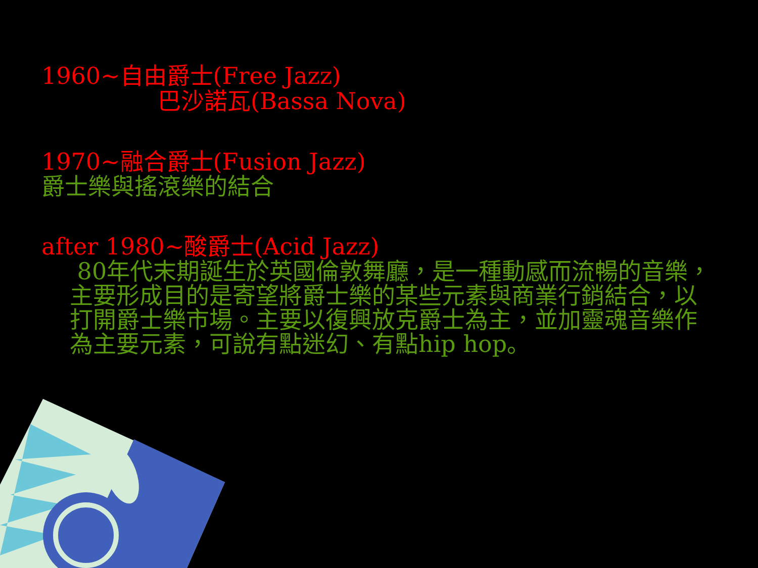1960~自由爵士(Free Jazz)
巴沙諾瓦(Bassa Nova)
1970~融合爵士(Fusion Jazz)
爵士樂與搖滾樂的結合
after 1980~酸爵士(Acid Jazz)
80年代末期誕生於英國倫敦舞廳，是一種動感而流暢的音樂，主要形成目的是寄望將爵士樂的某些元素與商業行銷結合，以打開爵士樂市場。主要以復興放克爵士為主，並加靈魂音樂作為主要元素，可說有點迷幻、有點hip hop。